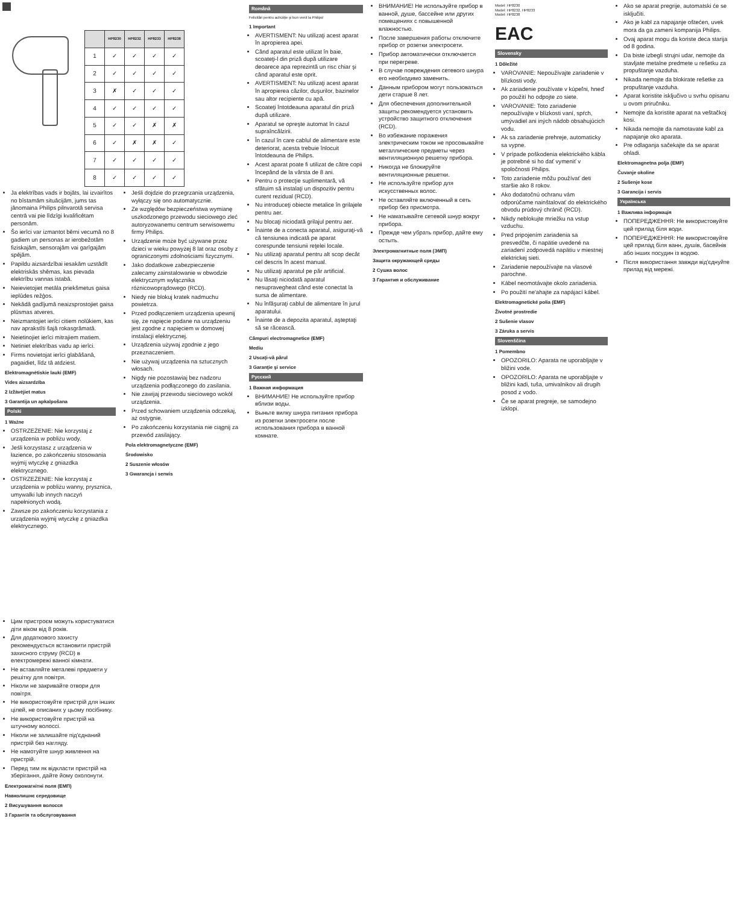| | HP8230 | HP8232 | HP8233 | HP8238 |
| --- | --- | --- | --- | --- |
| 1 | ✓ | ✓ | ✓ | ✓ |
| 2 | ✓ | ✓ | ✓ | ✓ |
| 3 | ✗ | ✓ | ✓ | ✓ |
| 4 | ✓ | ✓ | ✓ | ✓ |
| 5 | ✓ | ✓ | ✗ | ✗ |
| 6 | ✓ | ✗ | ✗ | ✓ |
| 7 | ✓ | ✓ | ✓ | ✓ |
| 8 | ✓ | ✓ | ✓ | ✓ |
Ja elektrības vads ir bojāts, lai izvairītos no bīstamām situācijām, jums tas jānomaina Philips pilnvarotā servisa centrā vai pie līdzīgi kvalificētam personām.
Šo ierīci var izmantot bērni vecumā no 8 gadiem un personas ar ierobežotām fiziskajām, sensorajām vai garīgajām spējām.
Papildu aizsardzībai iesakām uzstādīt elektriskās shēmas, kas pievada elektrību vannas istabā.
Neievietojiet metāla priekšmetus gaisa ieplūdes režģos.
Nekādā gadījumā neaizsprostojiet gaisa plūsmas atveres.
Neizmantojiet ierīci citiem nolūkiem, kas nav aprakstīti šajā rokasgrāmatā.
Neietinojiet ierīci mitrajiem matiem.
Netiniet elektrības vadu ap ierīci.
Firms novietojat ierīci glabāšanā, pagaidiet, līdz tā atdziest.
Elektromagnētiskie lauki (EMF)
Vides aizsardzība
2 Izžāvējiet matus
3 Garantija un apkalpošana
Polski
1 Ważne
OSTRZEŻENIE: Nie korzystaj z urządzenia w pobliżu wody.
Jeśli korzystasz z urządzenia w łazience, po zakończeniu stosowania wyjmij wtyczkę z gniazdka elektrycznego.
OSTRZEŻENIE: Nie korzystaj z urządzenia w pobliżu wanny, prysznica, umywalki lub innych naczyń napełnionych wodą.
Zawsze po zakończeniu korzystania z urządzenia wyjmij wtyczkę z gniazdka elektrycznego.
Jeśli dojdzie do przegrzania urządzenia, wyłączy się ono automatycznie.
Ze względów bezpieczeństwa wymianę uszkodzonego przewodu sieciowego zleć autoryzowanemu centrum serwisowemu firmy Philips.
Urządzenie może być używane przez dzieci w wieku powyżej 8 lat oraz osoby z ograniczonymi zdolnościami fizycznymi.
Jako dodatkowe zabezpieczenie zalecamy zainstalowanie w obwodzie elektrycznym wyłącznika różnicowoprądowego (RCD).
Niedy nie blokuj kratek nadmuchu powietrza.
Przed podłączeniem urządzenia upewnij się, że napięcie podane na urządzeniu jest zgodne z napięciem w domowej instalacji elektrycznej.
Urządzenia używaj zgodnie z jego przeznaczeniem.
Nie używaj urządzenia na sztucznych włosach.
Nigdy nie pozostawiaj bez nadzoru urządzenia podłączonego do zasilania.
Nie zawijaj przewodu sieciowego wokół urządzenia.
Przed schowaniem urządzenia odczekaj, aż ostygnie.
Po zakończeniu korzystania nie ciągnij za przewód zasilający.
Pola elektromagnetyczne (EMF)
Środowisko
2 Suszenie włosów
3 Gwarancja i serwis
Română
Felicitări pentru achiziţie şi bun venit la Philips!
1 Important
AVERTISMENT: Nu utilizaţi acest aparat în apropierea apei.
Când aparatul este utilizat în baie, scoateţi-l din priză după utilizare deoarece apa reprezintă un risc chiar şi când aparatul este oprit.
AVERTISMENT: Nu utilizaţi acest aparat în apropierea căzilor, duşurilor, bazinelor sau altor recipiente cu apă.
Scoateţi întotdeauna aparatul din priză după utilizare.
Aparatul se opreşte automat în cazul supraîncălzirii.
În cazul în care cablul de alimentare este deteriorat, acesta trebuie înlocuit întotdeauna de Philips.
Acest aparat poate fi utilizat de către copii începând de la vârsta de 8 ani.
Pentru o protecţie suplimentară, vă sfătuim să instalaţi un dispozitiv pentru curent rezidual (RCD).
Nu introduceţi obiecte metalice în grilajele pentru aer.
Nu blocaţi niciodată grilajul pentru aer.
Înainte de a conecta aparatul, asiguraţi-vă că tensiunea indicată pe aparat corespunde tensiunii reţelei locale.
Nu utilizaţi aparatul pentru alt scop decât cel descris în acest manual.
Nu utilizaţi aparatul pe păr artificial.
Nu lăsaţi niciodată aparatul nesupravegheat când este conectat la sursa de alimentare.
Nu înfăşuraţi cablul de alimentare în jurul aparatului.
Înainte de a depozita aparatul, aşteptaţi să se răcească.
Câmpuri electromagnetice (EMF)
Mediu
2 Uscaţi-vă părul
3 Garanţie şi service
Русский
1 Важная информация
ВНИМАНИЕ! Не используйте прибор вблизи воды.
Выньте вилку шнура питания прибора из розетки электросети после использования прибора в ванной комнате.
ВНИМАНИЕ! Не используйте прибор в ванной, душе, бассейне или других помещениях с повышенной влажностью.
После завершения работы отключите прибор от розетки электросети.
Прибор автоматически отключается при перегреве.
В случае повреждения сетевого шнура его необходимо заменить.
Данным прибором могут пользоваться дети старше 8 лет.
Для обеспечения дополнительной защиты рекомендуется установить устройство защитного отключения (RCD).
Во избежание поражения электрическим током не просовывайте металлические предметы через вентиляционную решетку прибора.
Никогда не блокируйте вентиляционные решетки.
Не используйте прибор для искусственных волос.
Не оставляйте включенный в сеть прибор без присмотра.
Не наматывайте сетевой шнур вокруг прибора.
Прежде чем убрать прибор, дайте ему остыть.
Электромагнитные поля (ЭМП)
Защита окружающей среды
2 Сушка волос
3 Гарантия и обслуживание
Model: HP8230
Model: HP8232, HP8233
Model: HP8238
EAC
Slovensky
1 Dôležité
VAROVANIE: Nepoužívajte zariadenie v blízkosti vody.
Ak zariadenie používate v kúpeľni, hneď po použití ho odpojte zo siete.
VAROVANIE: Toto zariadenie nepoužívajte v blízkosti vaní, spŕch, umývadiel ani iných nádob obsahujúcich vodu.
Ak sa zariadenie prehreje, automaticky sa vypne.
V prípade poškodenia elektrického kábla je potrebné si ho dať vymeniť v spoločnosti Philips.
Toto zariadenie môžu používať deti staršie ako 8 rokov.
Ako dodatočnú ochranu vám odporúčame nainštalovať do elektrického obvodu prúdový chránič (RCD).
Nikdy neblokujte mriežku na vstup vzduchu.
Pred pripojením zariadenia sa presvedčte, či napätie uvedené na zariadení zodpovedá napätiu v miestnej elektrickej sieti.
Zariadenie nepoužívajte na vlasové parochne.
Kábel neomotávajte okolo zariadenia.
Po použití ne'ahajte za napájací kábel.
Elektromagnetické polia (EMF)
Životné prostredie
2 Sušenie vlasov
3 Záruka a servis
Slovenščina
1 Pomembno
OPOZORILO: Aparata ne uporabljajte v bližini vode.
OPOZORILO: Aparata ne uporabljajte v bližini kadi, tuša, umivalnikov ali drugih posod z vodo.
Če se aparat pregreje, se samodejno izklopi.
Ako se aparat pregrije, automatski će se isključiti.
Ako je kabl za napajanje oštećen, uvek mora da ga zameni kompanija Philips.
Ovaj aparat mogu da koriste deca starija od 8 godina.
Da biste izbegli strujni udar, nemojte da stavljate metalne predmete u rešetku za propuštanje vazduha.
Nikada nemojte da blokirate rešetke za propuštanje vazduha.
Aparat koristite isključivo u svrhu opisanu u ovom priručniku.
Nemojte da koristite aparat na veštačkoj kosi.
Nikada nemojte da namotavate kabl za napajanje oko aparata.
Pre odlaganja sačekajte da se aparat ohladi.
Elektromagnetna polja (EMF)
Čuvanje okoline
2 Sušenje kose
3 Garancija i servis
Українська
1 Важлива інформація
ПОПЕРЕДЖЕННЯ: Не використовуйте цей прилад біля води.
ПОПЕРЕДЖЕННЯ: Не використовуйте цей прилад біля ванн, душів, басейнів або інших посудин із водою.
Після використання завжди від'єднуйте прилад від мережі.
Цим пристроєм можуть користуватися діти віком від 8 років.
Для додаткового захисту рекомендується встановити пристрій захисного струму (RCD) в електромережі ванної кімнати.
Не вставляйте металеві предмети у решітку для повітря.
Ніколи не закривайте отвори для повітря.
Не використовуйте пристрій для інших цілей, не описаних у цьому посібнику.
Не використовуйте пристрій на штучному волоссі.
Ніколи не залишайте під'єднаний пристрій без нагляду.
Не намотуйте шнур живлення на пристрій.
Перед тим як відкласти пристрій на зберігання, дайте йому охолонути.
Електромагнітні поля (ЕМП)
Навколишнє середовище
2 Висушування волосся
3 Гарантія та обслуговування